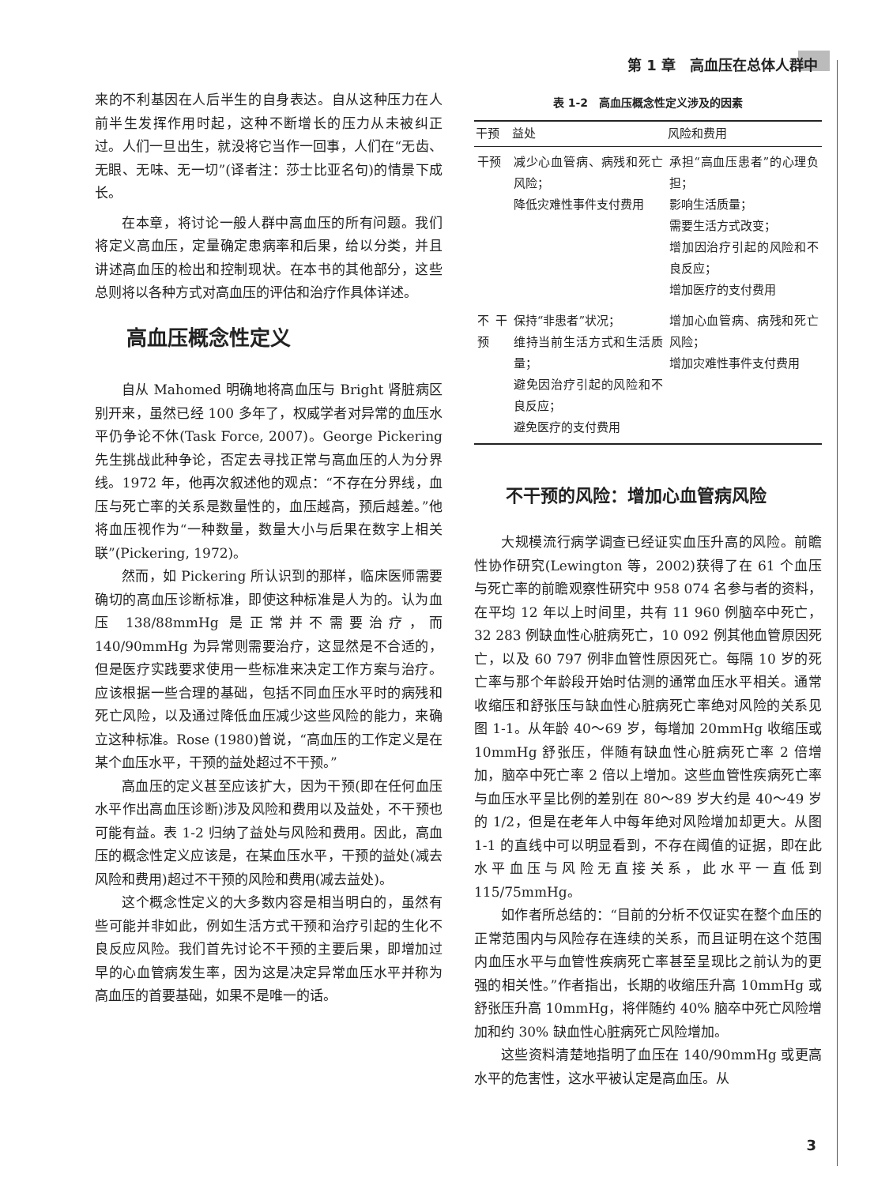第 1 章　高血压在总体人群中
来的不利基因在人后半生的自身表达。自从这种压力在人前半生发挥作用时起，这种不断增长的压力从未被纠正过。人们一旦出生，就没将它当作一回事，人们在“无齿、无眼、无味、无一切”(译者注：莎士比亚名句)的情景下成长。
在本章，将讨论一般人群中高血压的所有问题。我们将定义高血压，定量确定患病率和后果，给以分类，并且讲述高血压的检出和控制现状。在本书的其他部分，这些总则将以各种方式对高血压的评估和治疗作具体详述。
高血压概念性定义
自从 Mahomed 明确地将高血压与 Bright 肾脏病区别开来，虽然已经 100 多年了，权威学者对异常的血压水平仍争论不休(Task Force, 2007)。George Pickering 先生挑战此种争论，否定去寻找正常与高血压的人为分界线。1972 年，他再次叙述他的观点：“不存在分界线，血压与死亡率的关系是数量性的，血压越高，预后越差。”他将血压视作为“一种数量，数量大小与后果在数字上相关联”(Pickering, 1972)。
然而，如 Pickering 所认识到的那样，临床医师需要确切的高血压诊断标准，即使这种标准是人为的。认为血压 138/88mmHg 是正常并不需要治疗，而 140/90mmHg 为异常则需要治疗，这显然是不合适的，但是医疗实践要求使用一些标准来决定工作方案与治疗。应该根据一些合理的基础，包括不同血压水平时的病残和死亡风险，以及通过降低血压减少这些风险的能力，来确立这种标准。Rose (1980)曾说，“高血压的工作定义是在某个血压水平，干预的益处超过不干预。”
高血压的定义甚至应该扩大，因为干预(即在任何血压水平作出高血压诊断)涉及风险和费用以及益处，不干预也可能有益。表 1-2 归纳了益处与风险和费用。因此，高血压的概念性定义应该是，在某血压水平，干预的益处(减去风险和费用)超过不干预的风险和费用(减去益处)。
这个概念性定义的大多数内容是相当明白的，虽然有些可能并非如此，例如生活方式干预和治疗引起的生化不良反应风险。我们首先讨论不干预的主要后果，即增加过早的心血管病发生率，因为这是决定异常血压水平并称为高血压的首要基础，如果不是唯一的话。
表 1-2　高血压概念性定义涉及的因素
| 干预 | 益处 | 风险和费用 |
| --- | --- | --- |
| 干预 | 减少心血管病、病残和死亡风险； 降低灾难性事件支付费用 | 承担“高血压患者”的心理负担； 影响生活质量； 需要生活方式改变； 增加因治疗引起的风险和不良反应； 增加医疗的支付费用 |
| 不干预 | 保持“非患者”状况； 维持当前生活方式和生活质量； 避免因治疗引起的风险和不良反应； 避免医疗的支付费用 | 增加心血管病、病残和死亡风险； 增加灾难性事件支付费用 |
不干预的风险：增加心血管病风险
大规模流行病学调查已经证实血压升高的风险。前瞻性协作研究(Lewington 等，2002)获得了在 61 个血压与死亡率的前瞻观察性研究中 958 074 名参与者的资料，在平均 12 年以上时间里，共有 11 960 例脑卒中死亡，32 283 例缺血性心脏病死亡，10 092 例其他血管原因死亡，以及 60 797 例非血管性原因死亡。每隔 10 岁的死亡率与那个年龄段开始时估测的通常血压水平相关。通常收缩压和舒张压与缺血性心脏病死亡率绝对风险的关系见图 1-1。从年龄 40～69 岁，每增加 20mmHg 收缩压或 10mmHg 舒张压，伴随有缺血性心脏病死亡率 2 倍增加，脑卒中死亡率 2 倍以上增加。这些血管性疾病死亡率与血压水平呈比例的差别在 80～89 岁大约是 40～49 岁的 1/2，但是在老年人中每年绝对风险增加却更大。从图 1-1 的直线中可以明显看到，不存在阈值的证据，即在此水平血压与风险无直接关系，此水平一直低到 115/75mmHg。
如作者所总结的：“目前的分析不仅证实在整个血压的正常范围内与风险存在连续的关系，而且证明在这个范围内血压水平与血管性疾病死亡率甚至呈现比之前认为的更强的相关性。”作者指出，长期的收缩压升高 10mmHg 或舒张压升高 10mmHg，将伴随约 40% 脑卒中死亡风险增加和约 30% 缺血性心脏病死亡风险增加。
这些资料清楚地指明了血压在 140/90mmHg 或更高水平的危害性，这水平被认定是高血压。从
3